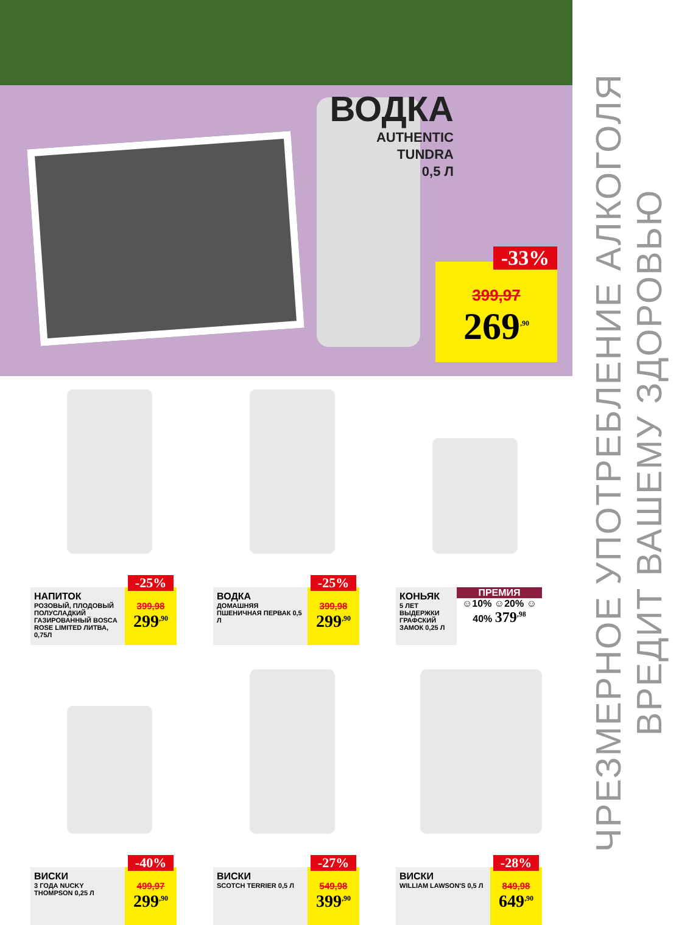ВОДКА
AUTHENTIC
TUNDRA
0,5 Л
-33%
399,97
269<sup>,90</sup>
ЧРЕЗМЕРНОЕ УПОТРЕБЛЕНИЕ АЛКОГОЛЯ ВРЕДИТ ВАШЕМУ ЗДОРОВЬЮ
НАПИТОК
РОЗОВЫЙ, ПЛОДОВЫЙ ПОЛУСЛАДКИЙ ГАЗИРОВАННЫЙ BOSCA ROSE LIMITED ЛИТВА, 0,75Л
-25%
399,98
299<sup>,90</sup>
ВОДКА
ДОМАШНЯЯ ПШЕНИЧНАЯ ПЕРВАК 0,5 Л
-25%
399,98
299<sup>,90</sup>
КОНЬЯК
5 ЛЕТ ВЫДЕРЖКИ ГРАФСКИЙ ЗАМОК 0,25 Л
ПРЕМИЯ
☺10% ☺20% ☺40% 379<sup>,98</sup>
ВИСКИ
3 ГОДА NUCKY THOMPSON 0,25 Л
-40%
499,97
299<sup>,90</sup>
ВИСКИ
SCOTCH TERRIER 0,5 Л
-27%
549,98
399<sup>,90</sup>
ВИСКИ
WILLIAM LAWSON'S 0,5 Л
-28%
849,98
649<sup>,90</sup>